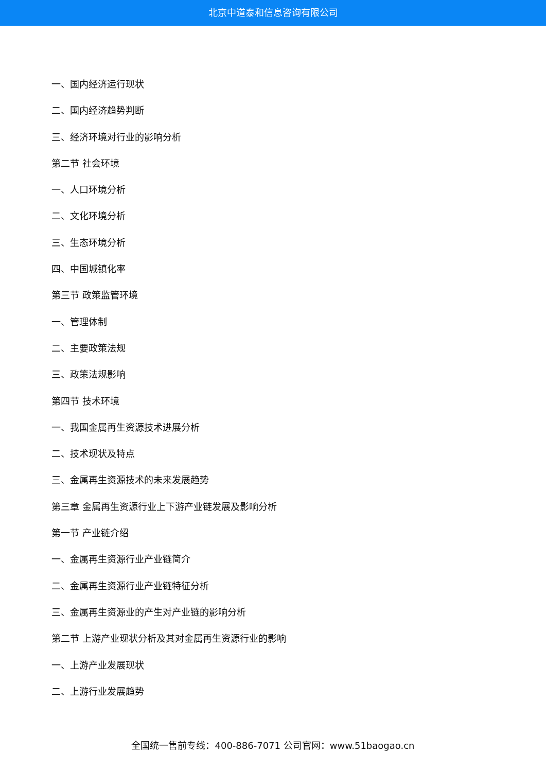北京中道泰和信息咨询有限公司
一、国内经济运行现状
二、国内经济趋势判断
三、经济环境对行业的影响分析
第二节 社会环境
一、人口环境分析
二、文化环境分析
三、生态环境分析
四、中国城镇化率
第三节 政策监管环境
一、管理体制
二、主要政策法规
三、政策法规影响
第四节 技术环境
一、我国金属再生资源技术进展分析
二、技术现状及特点
三、金属再生资源技术的未来发展趋势
第三章 金属再生资源行业上下游产业链发展及影响分析
第一节 产业链介绍
一、金属再生资源行业产业链简介
二、金属再生资源行业产业链特征分析
三、金属再生资源业的产生对产业链的影响分析
第二节 上游产业现状分析及其对金属再生资源行业的影响
一、上游产业发展现状
二、上游行业发展趋势
全国统一售前专线：400-886-7071 公司官网：www.51baogao.cn